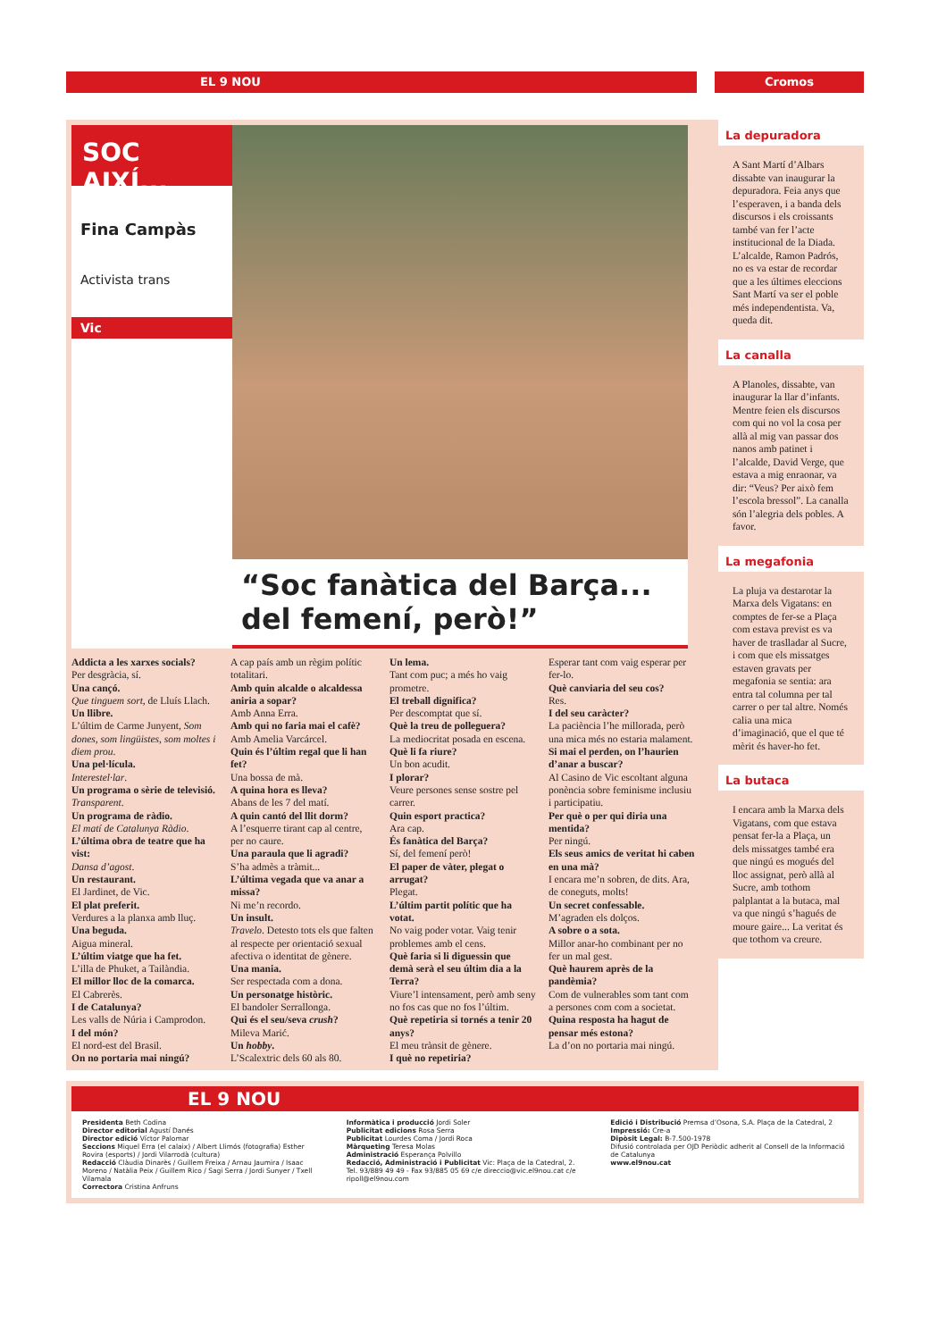EL 9 NOU Cromos
SOC AIXÍ...
Fina Campàs
Activista trans
Vic
“Soc fanàtica del Barça... del femení, però!”
Addicta a les xarxes socials?
Per desgràcia, sí.
Una cançó.
Que tinguem sort, de Lluís Llach.
Un llibre.
L’últim de Carme Junyent, Som dones, som lingüistes, som moltes i diem prou.
Una pel·lícula.
Interestel·lar.
Un programa o sèrie de televisió.
Transparent.
Un programa de ràdio.
El matí de Catalunya Ràdio.
L’última obra de teatre que ha vist:
Dansa d’agost.
Un restaurant.
El Jardinet, de Vic.
El plat preferit.
Verdures a la planxa amb lluç.
Una beguda.
Aigua mineral.
L’últim viatge que ha fet.
L’illa de Phuket, a Tailàndia.
El millor lloc de la comarca.
El Cabrerès.
I de Catalunya?
Les valls de Núria i Camprodon.
I del món?
El nord-est del Brasil.
On no portaria mai ningú?
A cap país amb un règim polític totalitari.
Amb quin alcalde o alcaldessa aniria a sopar?
Amb Anna Erra.
Amb qui no faria mai el cafè?
Amb Amelia Varcárcel.
Quin és l’últim regal que li han fet?
Una bossa de mà.
A quina hora es lleva?
Abans de les 7 del matí.
A quin cantó del llit dorm?
A l’esquerre tirant cap al centre, per no caure.
Una paraula que li agradi?
S’ha admès a tràmit...
L’última vegada que va anar a missa?
Ni me’n recordo.
Un insult.
Travelo. Detesto tots els que falten al respecte per orientació sexual afectiva o identitat de gènere.
Una mania.
Ser respectada com a dona.
Un personatge històric.
El bandoler Serrallonga.
Qui és el seu/seva crush?
Mileva Marić.
Un hobby.
L’Scalextric dels 60 als 80.
Un lema.
Tant com puc; a més ho vaig prometre.
El treball dignifica?
Per descomptat que sí.
Què la treu de polleguera?
La mediocritat posada en escena.
Què li fa riure?
Un bon acudit.
I plorar?
Veure persones sense sostre pel carrer.
Quin esport practica?
Ara cap.
És fanàtica del Barça?
Sí, del femení però!
El paper de vàter, plegat o arrugat?
Plegat.
L’últim partit polític que ha votat.
No vaig poder votar. Vaig tenir problemes amb el cens.
Què faria si li diguessin que demà serà el seu últim dia a la Terra?
Viure’l intensament, però amb seny no fos cas que no fos l’últim.
Què repetiria si tornés a tenir 20 anys?
El meu trànsit de gènere.
I què no repetiria?
Esperar tant com vaig esperar per fer-lo.
Què canviaria del seu cos?
Res.
I del seu caràcter?
La paciència l’he millorada, però una mica més no estaria malament.
Si mai el perden, on l’haurien d’anar a buscar?
Al Casino de Vic escoltant alguna ponència sobre feminisme inclusiu i participatiu.
Per què o per qui diria una mentida?
Per ningú.
Els seus amics de veritat hi caben en una mà?
I encara me’n sobren, de dits. Ara, de coneguts, molts!
Un secret confessable.
M’agraden els dolços.
A sobre o a sota.
Millor anar-ho combinant per no fer un mal gest.
Què haurem après de la pandèmia?
Com de vulnerables som tant com a persones com com a societat.
Quina resposta ha hagut de pensar més estona?
La d’on no portaria mai ningú.
La depuradora
A Sant Martí d’Albars dissabte van inaugurar la depuradora. Feia anys que l’esperaven, i a banda dels discursos i els croissants també van fer l’acte institucional de la Diada. L’alcalde, Ramon Padrós, no es va estar de recordar que a les últimes eleccions Sant Martí va ser el poble més independentista. Va, queda dit.
La canalla
A Planoles, dissabte, van inaugurar la llar d’infants. Mentre feien els discursos com qui no vol la cosa per allà al mig van passar dos nanos amb patinet i l’alcalde, David Verge, que estava a mig enraonar, va dir: “Veus? Per això fem l’escola bressol”. La canalla són l’alegria dels pobles. A favor.
La megafonia
La pluja va destarotar la Marxa dels Vigatans: en comptes de fer-se a Plaça com estava previst es va haver de traslladar al Sucre, i com que els missatges estaven gravats per megafonia se sentia: ara entra tal columna per tal carrer o per tal altre. Només calia una mica d’imaginació, que el que té mèrit és haver-ho fet.
La butaca
I encara amb la Marxa dels Vigatans, com que estava pensat fer-la a Plaça, un dels missatges també era que ningú es mogués del lloc assignat, però allà al Sucre, amb tothom palplantat a la butaca, mal va que ningú s’hagués de moure gaire... La veritat és que tothom va creure.
EL 9 NOU
Presidenta Beth Codina
Director editorial Agustí Danés
Director edició Víctor Palomar
Seccions Miquel Erra (el calaix) / Albert Llimós (fotografia) Esther Rovira (esports) / Jordi Vilarrodà (cultura)
Redacció Clàudia Dinarès / Guillem Freixa / Arnau Jaumira / Isaac Moreno / Natàlia Peix / Guillem Rico / Sagi Serra / Jordi Sunyer / Txell Vilamala
Correctora Cristina Anfruns
Informàtica i producció Jordi Soler
Publicitat edicions Rosa Serra
Publicitat Lourdes Coma / Jordi Roca
Màrqueting Teresa Molas
Administració Esperança Polvillo
Redacció, Administració i Publicitat Vic: Plaça de la Catedral, 2. Tel. 93/889 49 49 - Fax 93/885 05 69 c/e direccio@vic.el9nou.cat c/e ripoll@el9nou.com
Edició i Distribució Premsa d’Osona, S.A. Plaça de la Catedral, 2
Impressió: Cre-a
Dipòsit Legal: B-7.500-1978
Difusió controlada per OJD Periòdic adherit al Consell de la Informació de Catalunya
www.el9nou.cat